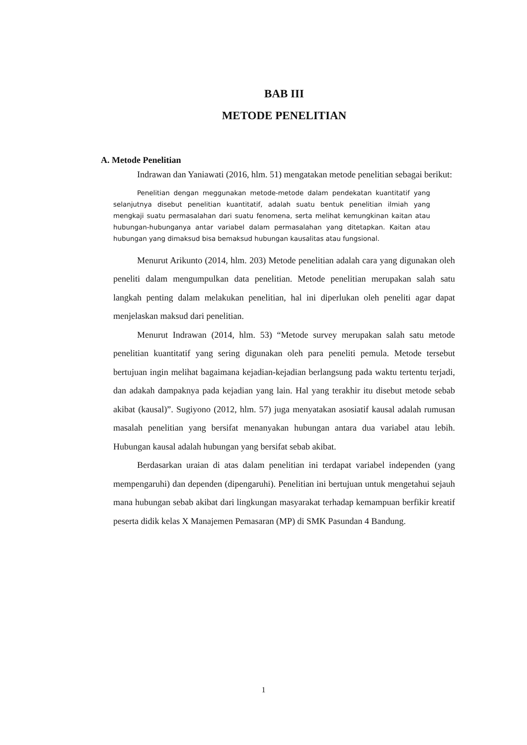BAB III
METODE PENELITIAN
A. Metode Penelitian
Indrawan dan Yaniawati (2016, hlm. 51) mengatakan metode penelitian sebagai berikut:
Penelitian dengan meggunakan metode-metode dalam pendekatan kuantitatif yang selanjutnya disebut penelitian kuantitatif, adalah suatu bentuk penelitian ilmiah yang mengkaji suatu permasalahan dari suatu fenomena, serta melihat kemungkinan kaitan atau hubungan-hubunganya antar variabel dalam permasalahan yang ditetapkan. Kaitan atau hubungan yang dimaksud bisa bemaksud hubungan kausalitas atau fungsional.
Menurut Arikunto (2014, hlm. 203) Metode penelitian adalah cara yang digunakan oleh peneliti dalam mengumpulkan data penelitian. Metode penelitian merupakan salah satu langkah penting dalam melakukan penelitian, hal ini diperlukan oleh peneliti agar dapat menjelaskan maksud dari penelitian.
Menurut Indrawan (2014, hlm. 53) “Metode survey merupakan salah satu metode penelitian kuantitatif yang sering digunakan oleh para peneliti pemula. Metode tersebut bertujuan ingin melihat bagaimana kejadian-kejadian berlangsung pada waktu tertentu terjadi, dan adakah dampaknya pada kejadian yang lain. Hal yang terakhir itu disebut metode sebab akibat (kausal)”. Sugiyono (2012, hlm. 57) juga menyatakan asosiatif kausal adalah rumusan masalah penelitian yang bersifat menanyakan hubungan antara dua variabel atau lebih. Hubungan kausal adalah hubungan yang bersifat sebab akibat.
Berdasarkan uraian di atas dalam penelitian ini terdapat variabel independen (yang mempengaruhi) dan dependen (dipengaruhi). Penelitian ini bertujuan untuk mengetahui sejauh mana hubungan sebab akibat dari lingkungan masyarakat terhadap kemampuan berfikir kreatif peserta didik kelas X Manajemen Pemasaran (MP) di SMK Pasundan 4 Bandung.
1